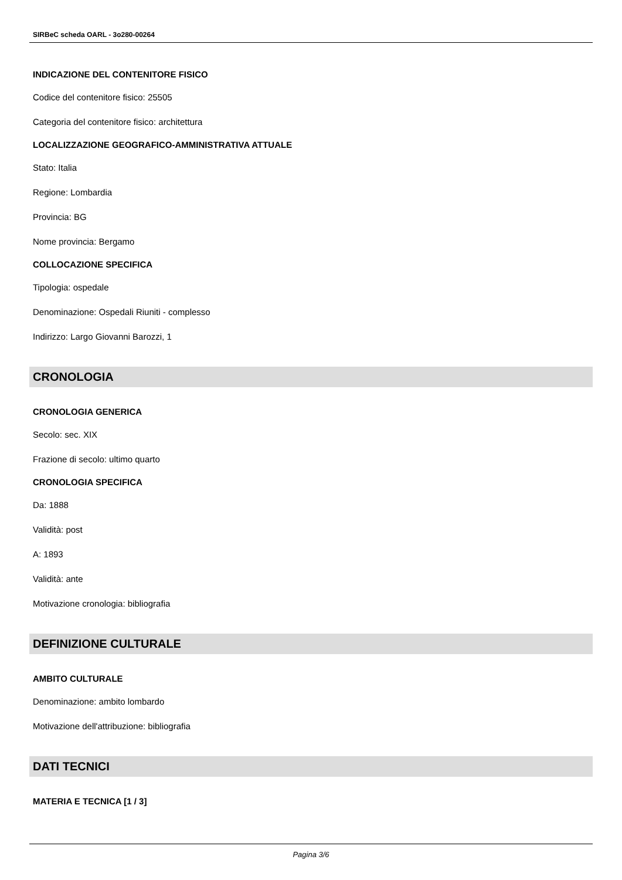SIRBeC scheda OARL - 3o280-00264
INDICAZIONE DEL CONTENITORE FISICO
Codice del contenitore fisico: 25505
Categoria del contenitore fisico: architettura
LOCALIZZAZIONE GEOGRAFICO-AMMINISTRATIVA ATTUALE
Stato: Italia
Regione: Lombardia
Provincia: BG
Nome provincia: Bergamo
COLLOCAZIONE SPECIFICA
Tipologia: ospedale
Denominazione: Ospedali Riuniti - complesso
Indirizzo: Largo Giovanni Barozzi, 1
CRONOLOGIA
CRONOLOGIA GENERICA
Secolo: sec. XIX
Frazione di secolo: ultimo quarto
CRONOLOGIA SPECIFICA
Da: 1888
Validità: post
A: 1893
Validità: ante
Motivazione cronologia: bibliografia
DEFINIZIONE CULTURALE
AMBITO CULTURALE
Denominazione: ambito lombardo
Motivazione dell'attribuzione: bibliografia
DATI TECNICI
MATERIA E TECNICA [1 / 3]
Pagina 3/6